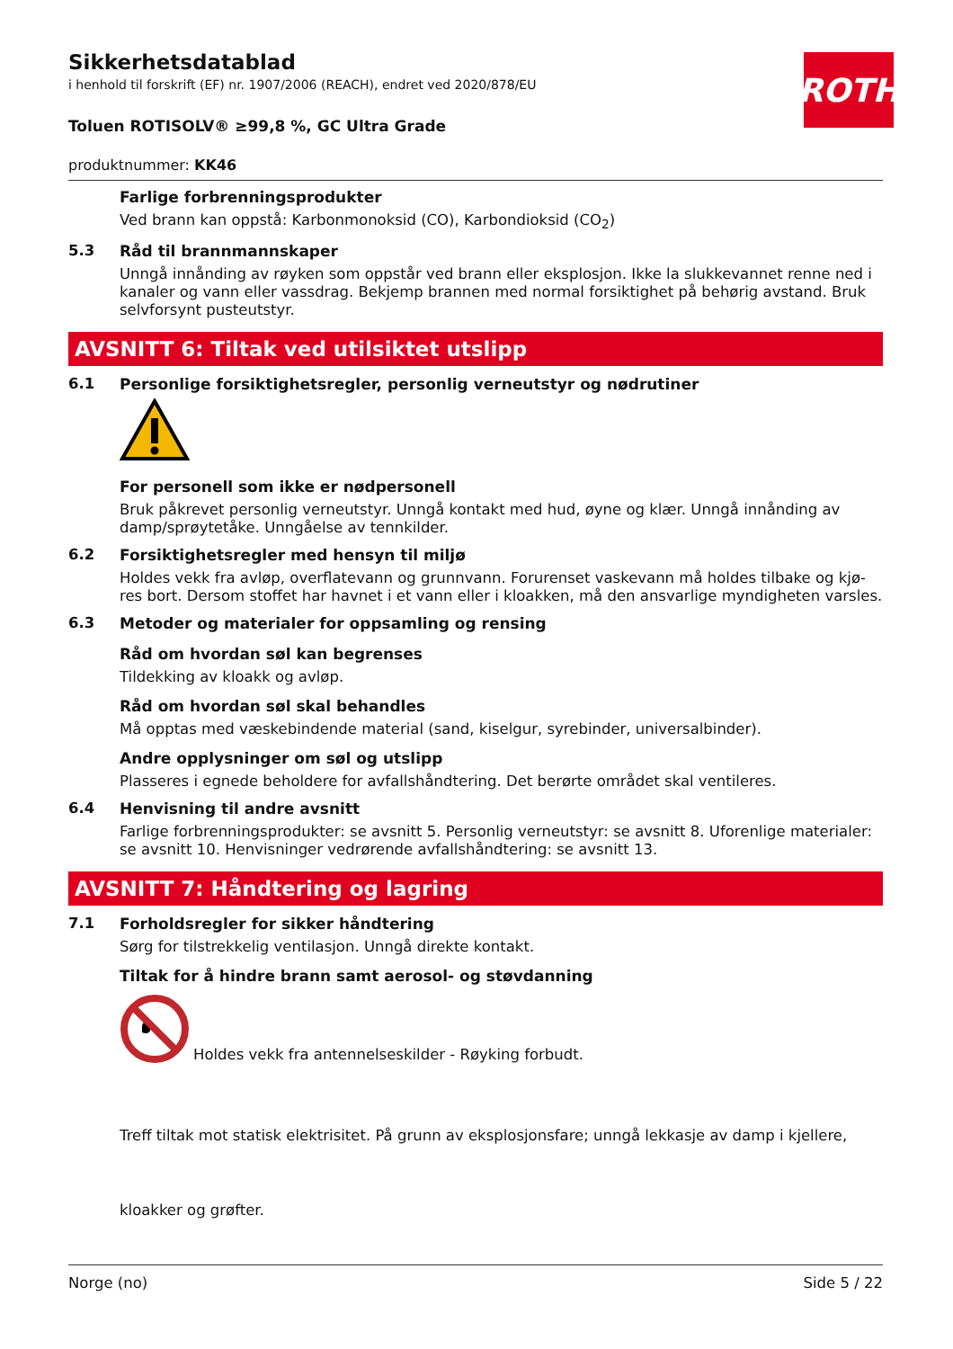ROTH
Sikkerhetsdatablad
i henhold til forskrift (EF) nr. 1907/2006 (REACH), endret ved 2020/878/EU
Toluen ROTISOLV® ≥99,8 %, GC Ultra Grade
produktnummer: KK46
Farlige forbrenningsprodukter
Ved brann kan oppstå: Karbonmonoksid (CO), Karbondioksid (CO<sub>2</sub>)
5.3 Råd til brannmannskaper
Unngå innånding av røyken som oppstår ved brann eller eksplosjon. Ikke la slukkevannet renne ned i kanaler og vann eller vassdrag. Bekjemp brannen med normal forsiktighet på behørig avstand. Bruk selvforsynt pusteutstyr.
AVSNITT 6: Tiltak ved utilsiktet utslipp
6.1 Personlige forsiktighetsregler, personlig verneutstyr og nødrutiner
For personell som ikke er nødpersonell
Bruk påkrevet personlig verneutstyr. Unngå kontakt med hud, øyne og klær. Unngå innånding av damp/sprøytetåke. Unngåelse av tennkilder.
6.2 Forsiktighetsregler med hensyn til miljø
Holdes vekk fra avløp, overflatevann og grunnvann. Forurenset vaskevann må holdes tilbake og kjø-res bort. Dersom stoffet har havnet i et vann eller i kloakken, må den ansvarlige myndigheten varsles.
6.3 Metoder og materialer for oppsamling og rensing
Råd om hvordan søl kan begrenses
Tildekking av kloakk og avløp.
Råd om hvordan søl skal behandles
Må opptas med væskebindende material (sand, kiselgur, syrebinder, universalbinder).
Andre opplysninger om søl og utslipp
Plasseres i egnede beholdere for avfallshåndtering. Det berørte området skal ventileres.
6.4 Henvisning til andre avsnitt
Farlige forbrenningsprodukter: se avsnitt 5. Personlig verneutstyr: se avsnitt 8. Uforenlige materialer: se avsnitt 10. Henvisninger vedrørende avfallshåndtering: se avsnitt 13.
AVSNITT 7: Håndtering og lagring
7.1 Forholdsregler for sikker håndtering
Sørg for tilstrekkelig ventilasjon. Unngå direkte kontakt.
Tiltak for å hindre brann samt aerosol- og støvdanning
Holdes vekk fra antennelseskilder - Røyking forbudt.
Treff tiltak mot statisk elektrisitet. På grunn av eksplosjonsfare; unngå lekkasje av damp i kjellere,
kloakker og grøfter.
Norge (no) Side 5 / 22